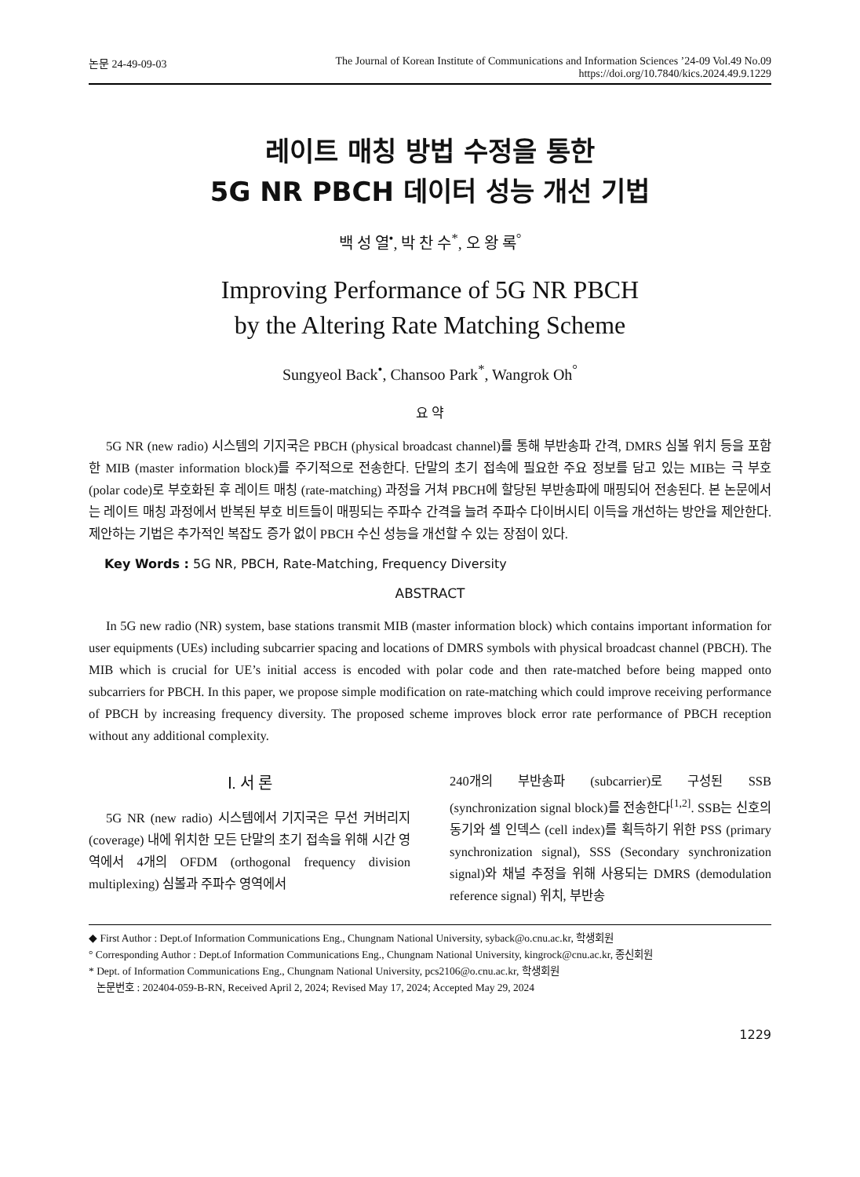논문 24-49-09-03 The Journal of Korean Institute of Communications and Information Sciences ’24-09 Vol.49 No.09
https://doi.org/10.7840/kics.2024.49.9.1229
레이트 매칭 방법 수정을 통한
5G NR PBCH 데이터 성능 개선 기법
백 성 열<sup>•</sup>, 박 찬 수<sup>*</sup>, 오 왕 록<sup>°</sup>
Improving Performance of 5G NR PBCH
by the Altering Rate Matching Scheme
Sungyeol Back<sup>•</sup>, Chansoo Park<sup>*</sup>, Wangrok Oh<sup>°</sup>
요 약
5G NR (new radio) 시스템의 기지국은 PBCH (physical broadcast channel)를 통해 부반송파 간격, DMRS 심볼 위치 등을 포함한 MIB (master information block)를 주기적으로 전송한다. 단말의 초기 접속에 필요한 주요 정보를 담고 있는 MIB는 극 부호 (polar code)로 부호화된 후 레이트 매칭 (rate-matching) 과정을 거쳐 PBCH에 할당된 부반송파에 매핑되어 전송된다. 본 논문에서는 레이트 매칭 과정에서 반복된 부호 비트들이 매핑되는 주파수 간격을 늘려 주파수 다이버시티 이득을 개선하는 방안을 제안한다. 제안하는 기법은 추가적인 복잡도 증가 없이 PBCH 수신 성능을 개선할 수 있는 장점이 있다.
Key Words : 5G NR, PBCH, Rate-Matching, Frequency Diversity
ABSTRACT
In 5G new radio (NR) system, base stations transmit MIB (master information block) which contains important information for user equipments (UEs) including subcarrier spacing and locations of DMRS symbols with physical broadcast channel (PBCH). The MIB which is crucial for UE’s initial access is encoded with polar code and then rate-matched before being mapped onto subcarriers for PBCH. In this paper, we propose simple modification on rate-matching which could improve receiving performance of PBCH by increasing frequency diversity. The proposed scheme improves block error rate performance of PBCH reception without any additional complexity.
Ⅰ. 서 론
5G NR (new radio) 시스템에서 기지국은 무선 커버리지 (coverage) 내에 위치한 모든 단말의 초기 접속을 위해 시간 영역에서 4개의 OFDM (orthogonal frequency division multiplexing) 심볼과 주파수 영역에서
240개의 부반송파 (subcarrier)로 구성된 SSB (synchronization signal block)를 전송한다<sup>[1,2]</sup>. SSB는 신호의 동기와 셀 인덱스 (cell index)를 획득하기 위한 PSS (primary synchronization signal), SSS (Secondary synchronization signal)와 채널 추정을 위해 사용되는 DMRS (demodulation reference signal) 위치, 부반송
◆ First Author : Dept.of Information Communications Eng., Chungnam National University, syback@o.cnu.ac.kr, 학생회원
° Corresponding Author : Dept.of Information Communications Eng., Chungnam National University, kingrock@cnu.ac.kr, 종신회원
* Dept. of Information Communications Eng., Chungnam National University, pcs2106@o.cnu.ac.kr, 학생회원
논문번호 : 202404-059-B-RN, Received April 2, 2024; Revised May 17, 2024; Accepted May 29, 2024
1229